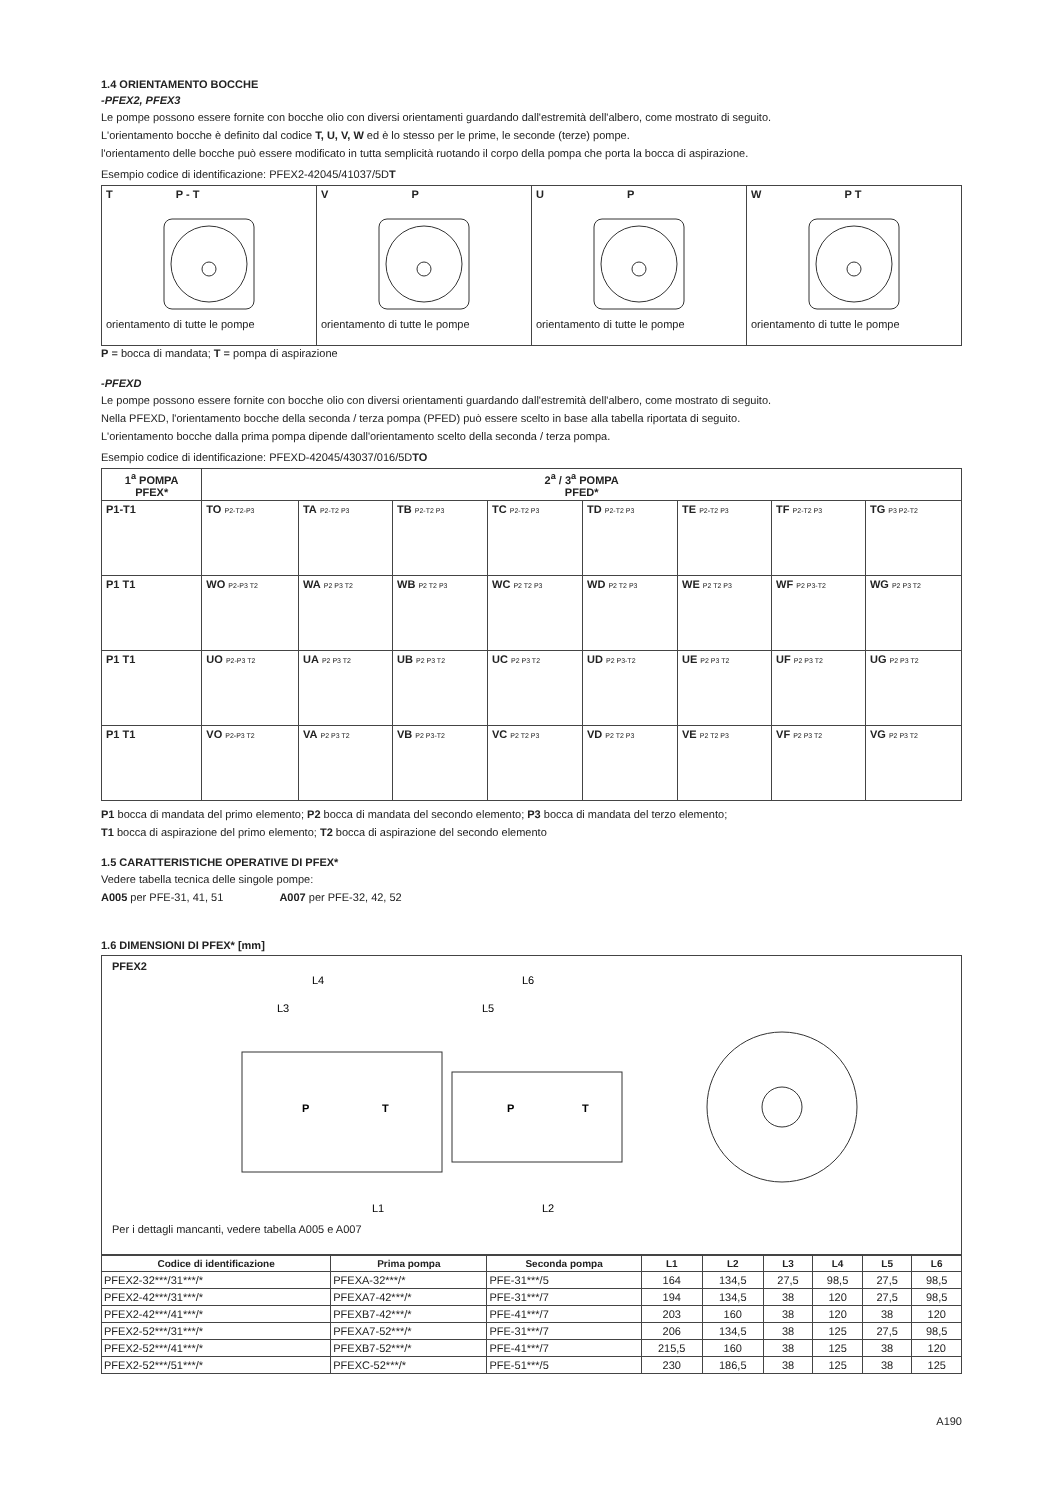1.4 ORIENTAMENTO BOCCHE
-PFEX2, PFEX3
Le pompe possono essere fornite con bocche olio con diversi orientamenti guardando dall'estremità dell'albero, come mostrato di seguito.
L'orientamento bocche è definito dal codice T, U, V, W ed è lo stesso per le prime, le seconde (terze) pompe.
l'orientamento delle bocche può essere modificato in tutta semplicità ruotando il corpo della pompa che porta la bocca di aspirazione.
Esempio codice di identificazione: PFEX2-42045/41037/5DT
| T P - T orientamento di tutte le pompe | V P orientamento di tutte le pompe | U P orientamento di tutte le pompe | W P T orientamento di tutte le pompe |
P = bocca di mandata; T = pompa di aspirazione
-PFEXD
Le pompe possono essere fornite con bocche olio con diversi orientamenti guardando dall'estremità dell'albero, come mostrato di seguito.
Nella PFEXD, l'orientamento bocche della seconda / terza pompa (PFED) può essere scelto in base alla tabella riportata di seguito.
L'orientamento bocche dalla prima pompa dipende dall'orientamento scelto della seconda / terza pompa.
Esempio codice di identificazione: PFEXD-42045/43037/016/5DTO
| 1<sup>a</sup> POMPA PFEX* | 2<sup>a</sup> / 3<sup>a</sup> POMPA PFED* | | | | | | | |
| --- | --- | --- | --- | --- | --- | --- | --- | --- |
| P1-T1 | TO P2-T2-P3 | TA P2-T2 P3 | TB P2-T2 P3 | TC P2-T2 P3 | TD P2-T2 P3 | TE P2-T2 P3 | TF P2-T2 P3 | TG P3 P2-T2 |
| P1 T1 | WO P2-P3 T2 | WA P2 P3 T2 | WB P2 T2 P3 | WC P2 T2 P3 | WD P2 T2 P3 | WE P2 T2 P3 | WF P2 P3-T2 | WG P2 P3 T2 |
| P1 T1 | UO P2-P3 T2 | UA P2 P3 T2 | UB P2 P3 T2 | UC P2 P3 T2 | UD P2 P3-T2 | UE P2 P3 T2 | UF P2 P3 T2 | UG P2 P3 T2 |
| P1 T1 | VO P2-P3 T2 | VA P2 P3 T2 | VB P2 P3-T2 | VC P2 T2 P3 | VD P2 T2 P3 | VE P2 T2 P3 | VF P2 P3 T2 | VG P2 P3 T2 |
P1 bocca di mandata del primo elemento; P2 bocca di mandata del secondo elemento; P3 bocca di mandata del terzo elemento;
T1 bocca di aspirazione del primo elemento; T2 bocca di aspirazione del secondo elemento
1.5 CARATTERISTICHE OPERATIVE DI PFEX*
Vedere tabella tecnica delle singole pompe:
A005 per PFE-31, 41, 51 A007 per PFE-32, 42, 52
1.6 DIMENSIONI DI PFEX* [mm]
PFEX2
L4
L3
L6
L5
P
T
P
T
L1
L2
Per i dettagli mancanti, vedere tabella A005 e A007
| Codice di identificazione | Prima pompa | Seconda pompa | L1 | L2 | L3 | L4 | L5 | L6 |
| --- | --- | --- | --- | --- | --- | --- | --- | --- |
| PFEX2-32***/31***/* | PFEXA-32***/* | PFE-31***/5 | 164 | 134,5 | 27,5 | 98,5 | 27,5 | 98,5 |
| PFEX2-42***/31***/* | PFEXA7-42***/* | PFE-31***/7 | 194 | 134,5 | 38 | 120 | 27,5 | 98,5 |
| PFEX2-42***/41***/* | PFEXB7-42***/* | PFE-41***/7 | 203 | 160 | 38 | 120 | 38 | 120 |
| PFEX2-52***/31***/* | PFEXA7-52***/* | PFE-31***/7 | 206 | 134,5 | 38 | 125 | 27,5 | 98,5 |
| PFEX2-52***/41***/* | PFEXB7-52***/* | PFE-41***/7 | 215,5 | 160 | 38 | 125 | 38 | 120 |
| PFEX2-52***/51***/* | PFEXC-52***/* | PFE-51***/5 | 230 | 186,5 | 38 | 125 | 38 | 125 |
A190